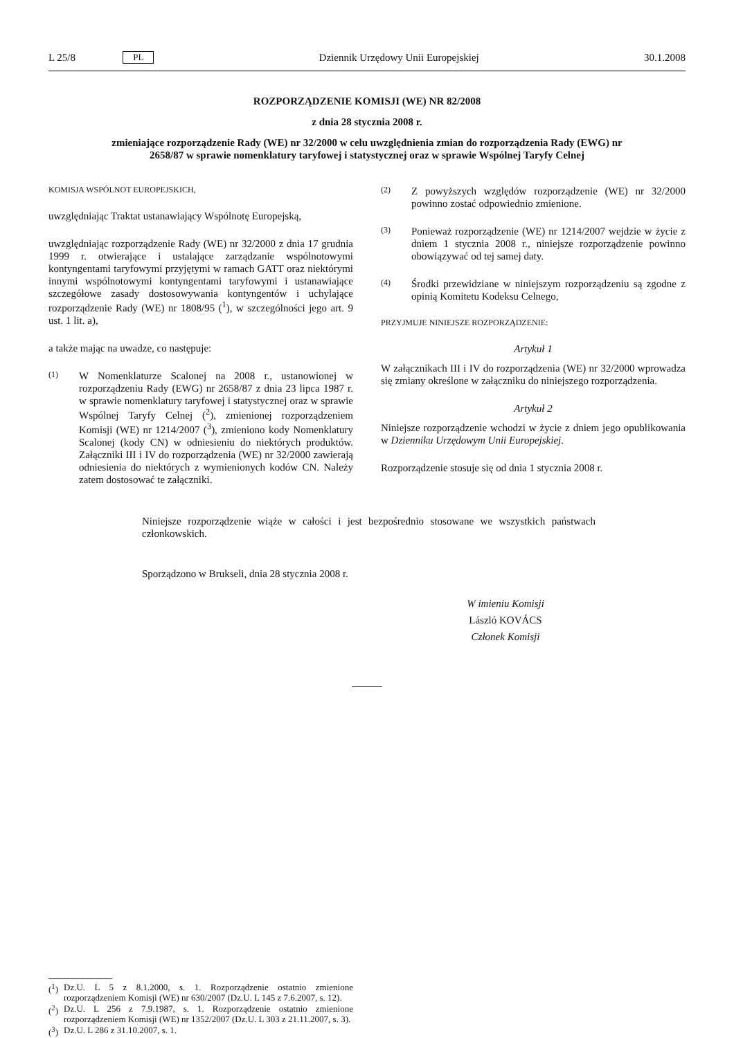L 25/8 PL Dziennik Urzędowy Unii Europejskiej 30.1.2008
ROZPORZĄDZENIE KOMISJI (WE) NR 82/2008
z dnia 28 stycznia 2008 r.
zmieniające rozporządzenie Rady (WE) nr 32/2000 w celu uwzględnienia zmian do rozporządzenia Rady (EWG) nr 2658/87 w sprawie nomenklatury taryfowej i statystycznej oraz w sprawie Wspólnej Taryfy Celnej
KOMISJA WSPÓLNOT EUROPEJSKICH,
uwzględniając Traktat ustanawiający Wspólnotę Europejską,
uwzględniając rozporządzenie Rady (WE) nr 32/2000 z dnia 17 grudnia 1999 r. otwierające i ustalające zarządzanie wspólnotowymi kontyngentami taryfowymi przyjętymi w ramach GATT oraz niektórymi innymi wspólnotowymi kontyngentami taryfowymi i ustanawiające szczegółowe zasady dostosowywania kontyngentów i uchylające rozporządzenie Rady (WE) nr 1808/95 (<sup>1</sup>), w szczególności jego art. 9 ust. 1 lit. a),
a także mając na uwadze, co następuje:
(1) W Nomenklaturze Scalonej na 2008 r., ustanowionej w rozporządzeniu Rady (EWG) nr 2658/87 z dnia 23 lipca 1987 r. w sprawie nomenklatury taryfowej i statystycznej oraz w sprawie Wspólnej Taryfy Celnej (<sup>2</sup>), zmienionej rozporządzeniem Komisji (WE) nr 1214/2007 (<sup>3</sup>), zmieniono kody Nomenklatury Scalonej (kody CN) w odniesieniu do niektórych produktów. Załączniki III i IV do rozporządzenia (WE) nr 32/2000 zawierają odniesienia do niektórych z wymienionych kodów CN. Należy zatem dostosować te załączniki.
(2) Z powyższych względów rozporządzenie (WE) nr 32/2000 powinno zostać odpowiednio zmienione.
(3) Ponieważ rozporządzenie (WE) nr 1214/2007 wejdzie w życie z dniem 1 stycznia 2008 r., niniejsze rozporządzenie powinno obowiązywać od tej samej daty.
(4) Środki przewidziane w niniejszym rozporządzeniu są zgodne z opinią Komitetu Kodeksu Celnego,
PRZYJMUJE NINIEJSZE ROZPORZĄDZENIE:
Artykuł 1
W załącznikach III i IV do rozporządzenia (WE) nr 32/2000 wprowadza się zmiany określone w załączniku do niniejszego rozporządzenia.
Artykuł 2
Niniejsze rozporządzenie wchodzi w życie z dniem jego opublikowania w Dzienniku Urzędowym Unii Europejskiej.
Rozporządzenie stosuje się od dnia 1 stycznia 2008 r.
Niniejsze rozporządzenie wiąże w całości i jest bezpośrednio stosowane we wszystkich państwach członkowskich.
Sporządzono w Brukseli, dnia 28 stycznia 2008 r.
W imieniu Komisji
László KOVÁCS
Członek Komisji
(<sup>1</sup>) Dz.U. L 5 z 8.1.2000, s. 1. Rozporządzenie ostatnio zmienione rozporządzeniem Komisji (WE) nr 630/2007 (Dz.U. L 145 z 7.6.2007, s. 12).
(<sup>2</sup>) Dz.U. L 256 z 7.9.1987, s. 1. Rozporządzenie ostatnio zmienione rozporządzeniem Komisji (WE) nr 1352/2007 (Dz.U. L 303 z 21.11.2007, s. 3).
(<sup>3</sup>) Dz.U. L 286 z 31.10.2007, s. 1.